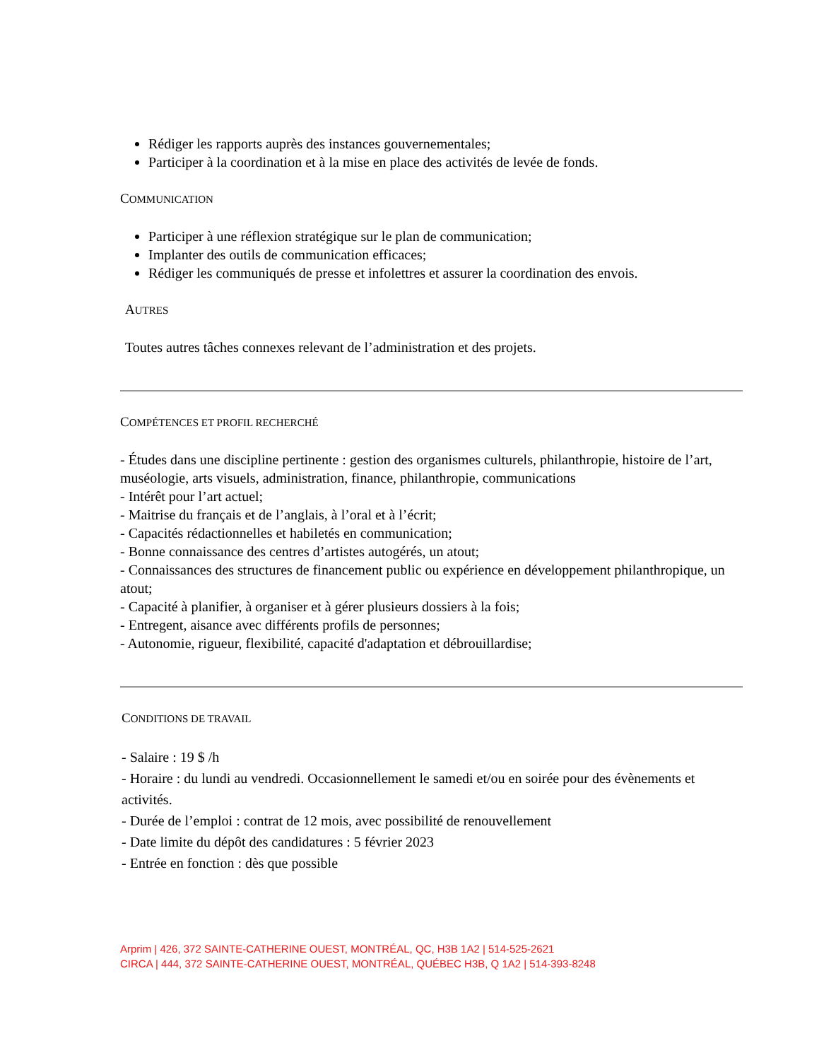Rédiger les rapports auprès des instances gouvernementales;
Participer à la coordination et à la mise en place des activités de levée de fonds.
COMMUNICATION
Participer à une réflexion stratégique sur le plan de communication;
Implanter des outils de communication efficaces;
Rédiger les communiqués de presse et infolettres et assurer la coordination des envois.
AUTRES
Toutes autres tâches connexes relevant de l’administration et des projets.
COMPÉTENCES ET PROFIL RECHERCHÉ
- Études dans une discipline pertinente : gestion des organismes culturels, philanthropie, histoire de l’art, muséologie, arts visuels, administration, finance, philanthropie, communications
- Intérêt pour l’art actuel;
- Maitrise du français et de l’anglais, à l’oral et à l’écrit;
- Capacités rédactionnelles et habiletés en communication;
- Bonne connaissance des centres d’artistes autogérés, un atout;
- Connaissances des structures de financement public ou expérience en développement philanthropique, un atout;
- Capacité à planifier, à organiser et à gérer plusieurs dossiers à la fois;
- Entregent, aisance avec différents profils de personnes;
- Autonomie, rigueur, flexibilité, capacité d'adaptation et débrouillardise;
CONDITIONS DE TRAVAIL
- Salaire : 19 $ /h
- Horaire : du lundi au vendredi. Occasionnellement le samedi et/ou en soirée pour des évènements et activités.
- Durée de l’emploi : contrat de 12 mois, avec possibilité de renouvellement
- Date limite du dépôt des candidatures : 5 février 2023
- Entrée en fonction : dès que possible
Arprim | 426, 372 SAINTE-CATHERINE OUEST, MONTRÉAL, QC, H3B 1A2 | 514-525-2621
CIRCA | 444, 372 SAINTE-CATHERINE OUEST, MONTRÉAL, QUÉBEC H3B, Q 1A2 | 514-393-8248